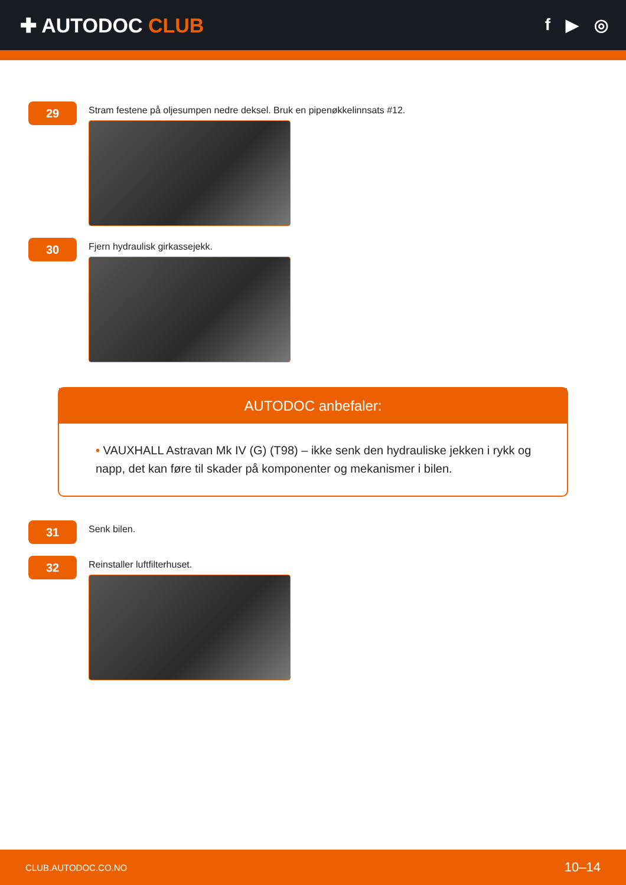✚ AUTODOC CLUB
f ▶ ◎
29
Stram festene på oljesumpen nedre deksel. Bruk en pipenøkkelinnsats #12.
30
Fjern hydraulisk girkassejekk.
AUTODOC anbefaler:
• VAUXHALL Astravan Mk IV (G) (T98) – ikke senk den hydrauliske jekken i rykk og napp, det kan føre til skader på komponenter og mekanismer i bilen.
31
Senk bilen.
32
Reinstaller luftfilterhuset.
CLUB.AUTODOC.CO.NO 10–14